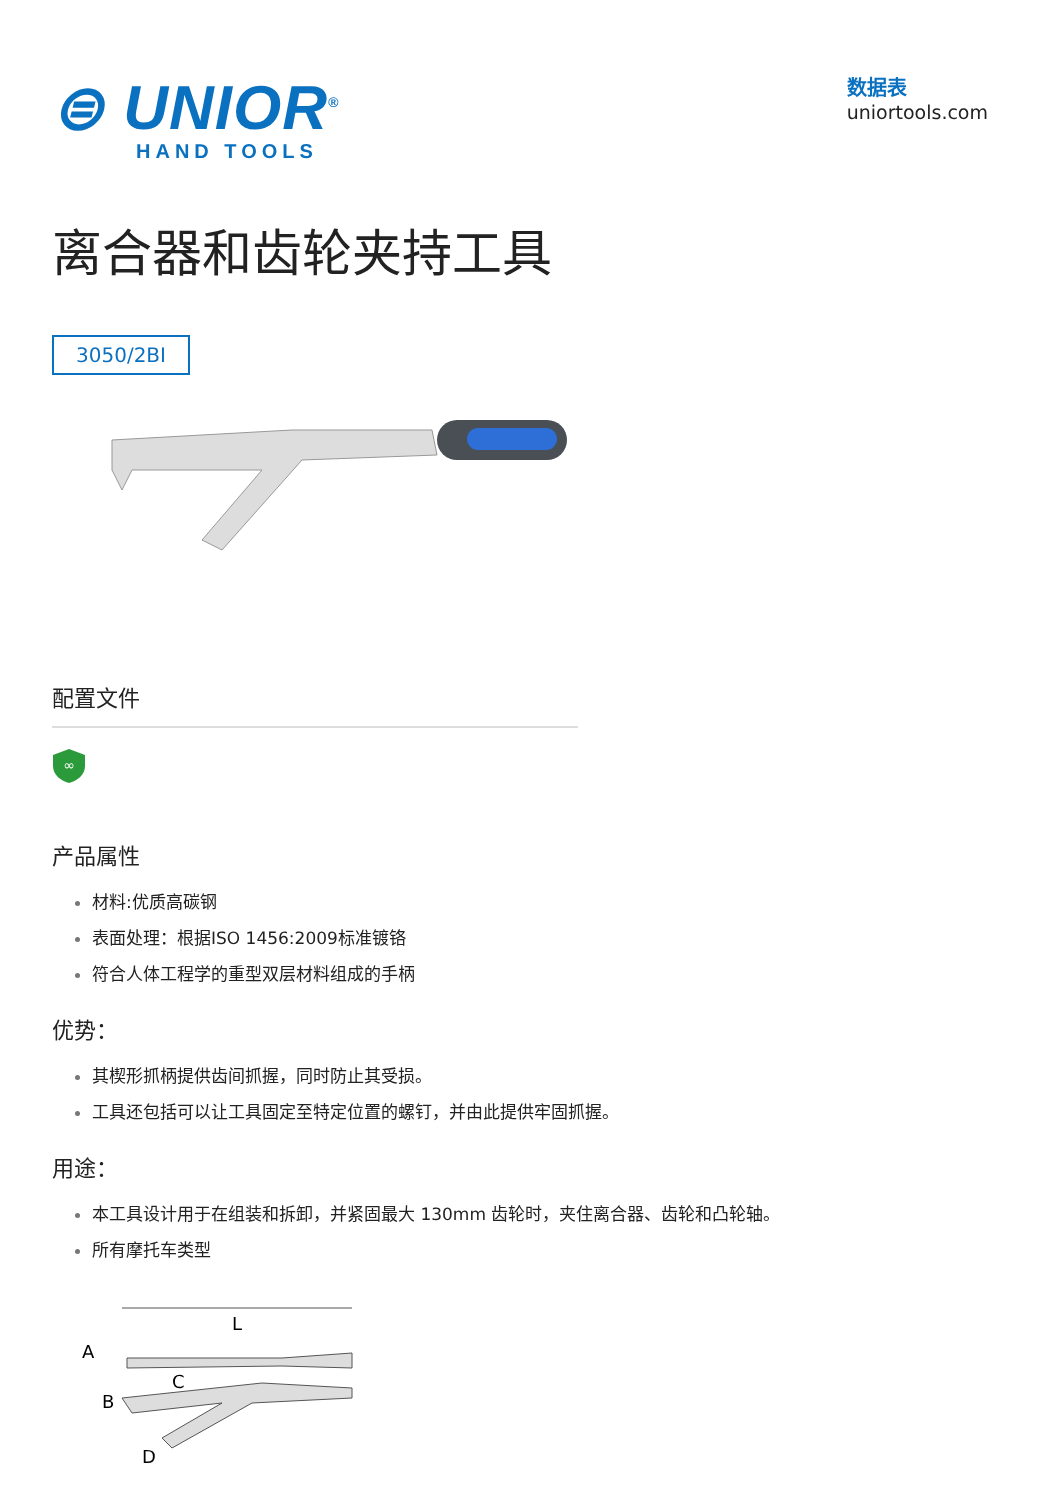⊜ UNIOR<sup>®</sup>
HAND TOOLS
数据表
uniortools.com
离合器和齿轮夹持工具
3050/2BI
配置文件
∞
产品属性
材料:优质高碳钢
表面处理：根据ISO 1456:2009标准镀铬
符合人体工程学的重型双层材料组成的手柄
优势：
其楔形抓柄提供齿间抓握，同时防止其受损。
工具还包括可以让工具固定至特定位置的螺钉，并由此提供牢固抓握。
用途：
本工具设计用于在组装和拆卸，并紧固最大 130mm 齿轮时，夹住离合器、齿轮和凸轮轴。
所有摩托车类型
L
A
C
B
D